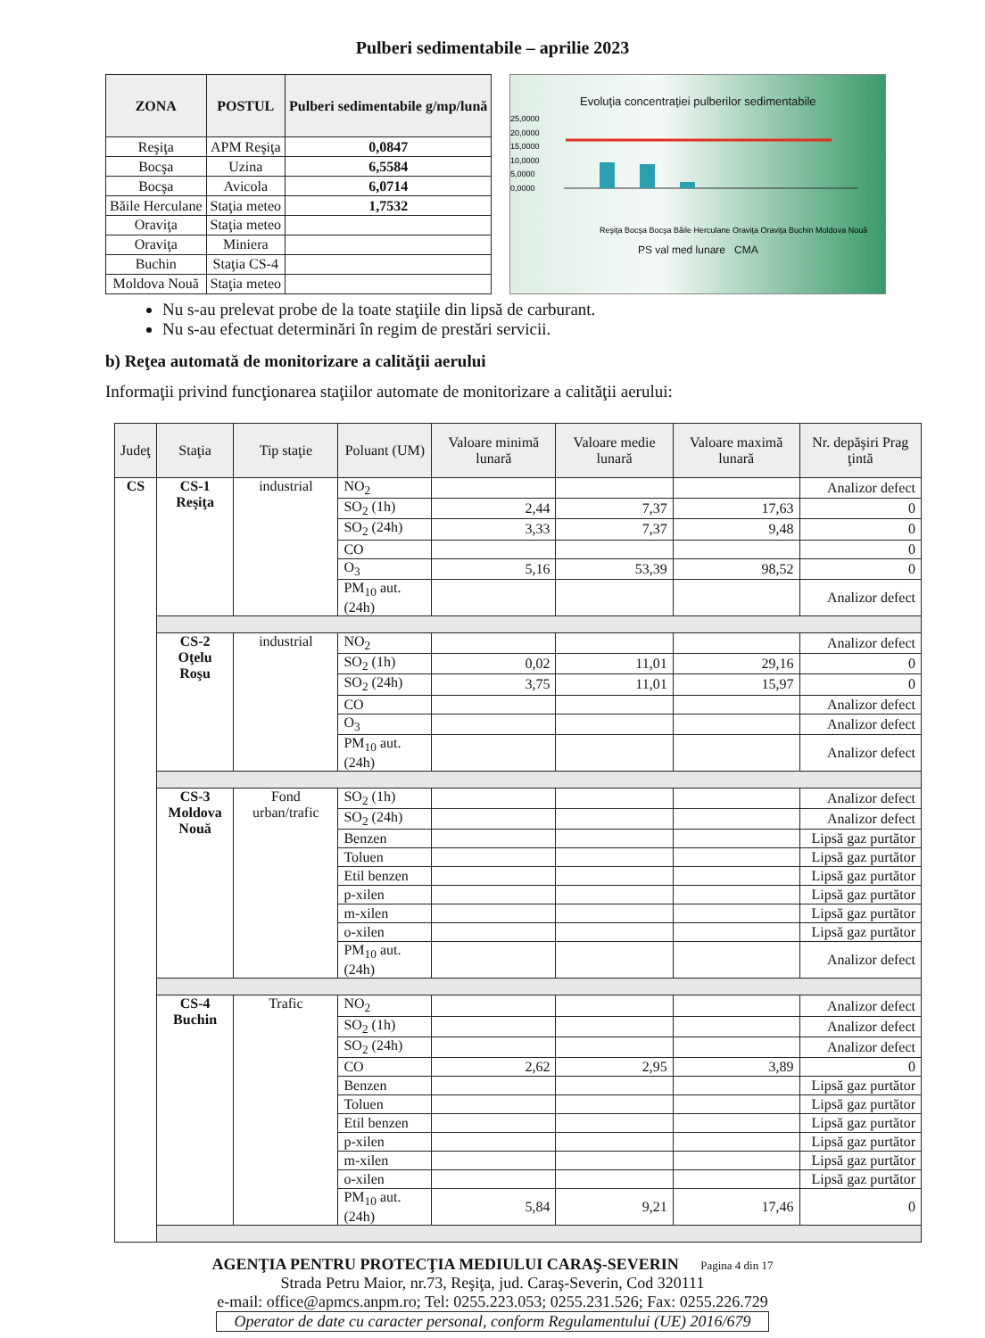Pulberi sedimentabile – aprilie 2023
| ZONA | POSTUL | Pulberi sedimentabile g/mp/lună |
| --- | --- | --- |
| Reşiţa | APM Reşiţa | 0,0847 |
| Bocşa | Uzina | 6,5584 |
| Bocşa | Avicola | 6,0714 |
| Băile Herculane | Staţia meteo | 1,7532 |
| Oraviţa | Staţia meteo | |
| Oraviţa | Miniera | |
| Buchin | Staţia CS-4 | |
| Moldova Nouă | Staţia meteo | |
Evoluţia concentraţiei pulberilor sedimentabile
25,0000
20,0000
15,0000
10,0000
5,0000
0,0000
Reşiţa Bocşa Bocşa Băile Herculane Oraviţa Oraviţa Buchin Moldova Nouă
PS val med lunare CMA
Nu s-au prelevat probe de la toate staţiile din lipsă de carburant.
Nu s-au efectuat determinări în regim de prestări servicii.
b) Reţea automată de monitorizare a calităţii aerului
Informaţii privind funcţionarea staţiilor automate de monitorizare a calităţii aerului:
| Judeţ | Staţia | Tip staţie | Poluant (UM) | Valoare minimă lunară | Valoare medie lunară | Valoare maximă lunară | Nr. depăşiri Prag ţintă |
| --- | --- | --- | --- | --- | --- | --- | --- |
| CS | CS-1 Reşiţa | industrial | NO<sub>2</sub> | | | | Analizor defect |
| | | | SO<sub>2</sub> (1h) | 2,44 | 7,37 | 17,63 | 0 |
| | | | SO<sub>2</sub> (24h) | 3,33 | 7,37 | 9,48 | 0 |
| | | | CO | | | | 0 |
| | | | O<sub>3</sub> | 5,16 | 53,39 | 98,52 | 0 |
| | | | PM<sub>10</sub> aut. (24h) | | | | Analizor defect |
| | CS-2 Oţelu Roşu | industrial | NO<sub>2</sub> | | | | Analizor defect |
| | | | SO<sub>2</sub> (1h) | 0,02 | 11,01 | 29,16 | 0 |
| | | | SO<sub>2</sub> (24h) | 3,75 | 11,01 | 15,97 | 0 |
| | | | CO | | | | Analizor defect |
| | | | O<sub>3</sub> | | | | Analizor defect |
| | | | PM<sub>10</sub> aut. (24h) | | | | Analizor defect |
| | CS-3 Moldova Nouă | Fond urban/trafic | SO<sub>2</sub> (1h) | | | | Analizor defect |
| | | | SO<sub>2</sub> (24h) | | | | Analizor defect |
| | | | Benzen | | | | Lipsă gaz purtător |
| | | | Toluen | | | | Lipsă gaz purtător |
| | | | Etil benzen | | | | Lipsă gaz purtător |
| | | | p-xilen | | | | Lipsă gaz purtător |
| | | | m-xilen | | | | Lipsă gaz purtător |
| | | | o-xilen | | | | Lipsă gaz purtător |
| | | | PM<sub>10</sub> aut. (24h) | | | | Analizor defect |
| | CS-4 Buchin | Trafic | NO<sub>2</sub> | | | | Analizor defect |
| | | | SO<sub>2</sub> (1h) | | | | Analizor defect |
| | | | SO<sub>2</sub> (24h) | | | | Analizor defect |
| | | | CO | 2,62 | 2,95 | 3,89 | 0 |
| | | | Benzen | | | | Lipsă gaz purtător |
| | | | Toluen | | | | Lipsă gaz purtător |
| | | | Etil benzen | | | | Lipsă gaz purtător |
| | | | p-xilen | | | | Lipsă gaz purtător |
| | | | m-xilen | | | | Lipsă gaz purtător |
| | | | o-xilen | | | | Lipsă gaz purtător |
| | | | PM<sub>10</sub> aut. (24h) | 5,84 | 9,21 | 17,46 | 0 |
AGENŢIA PENTRU PROTECŢIA MEDIULUI CARAŞ-SEVERIN Pagina 4 din 17
Strada Petru Maior, nr.73, Reşiţa, jud. Caraş-Severin, Cod 320111
e-mail: office@apmcs.anpm.ro; Tel: 0255.223.053; 0255.231.526; Fax: 0255.226.729
Operator de date cu caracter personal, conform Regulamentului (UE) 2016/679